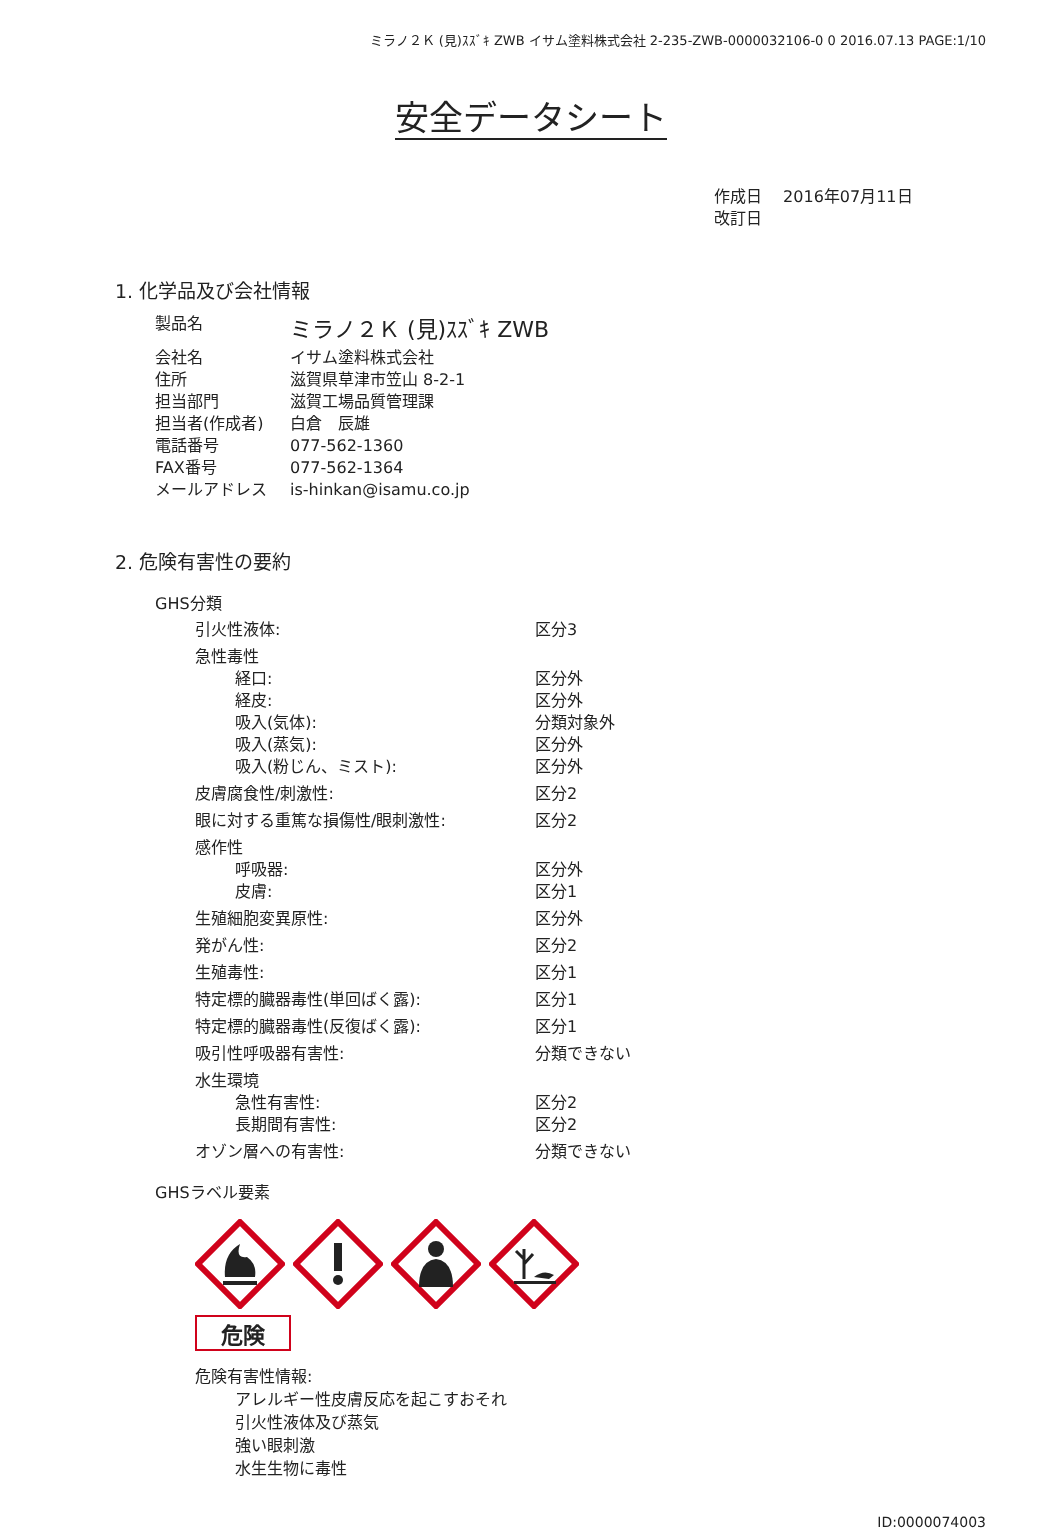ミラノ２Ｋ (見)ｽｽﾞｷ ZWB イサム塗料株式会社 2-235-ZWB-0000032106-0 0 2016.07.13 PAGE:1/10
安全データシート
作成日　 2016年07月11日
改訂日
1. 化学品及び会社情報
| 製品名 | ミラノ２Ｋ (見)ｽｽﾞｷ ZWB |
| 会社名 | イサム塗料株式会社 |
| 住所 | 滋賀県草津市笠山 8-2-1 |
| 担当部門 | 滋賀工場品質管理課 |
| 担当者(作成者) | 白倉 辰雄 |
| 電話番号 | 077-562-1360 |
| FAX番号 | 077-562-1364 |
| メールアドレス | is-hinkan@isamu.co.jp |
2. 危険有害性の要約
GHS分類
| 引火性液体: | 区分3 |
| 急性毒性 | |
| 経口: | 区分外 |
| 経皮: | 区分外 |
| 吸入(気体): | 分類対象外 |
| 吸入(蒸気): | 区分外 |
| 吸入(粉じん、ミスト): | 区分外 |
| 皮膚腐食性/刺激性: | 区分2 |
| 眼に対する重篤な損傷性/眼刺激性: | 区分2 |
| 感作性 | |
| 呼吸器: | 区分外 |
| 皮膚: | 区分1 |
| 生殖細胞変異原性: | 区分外 |
| 発がん性: | 区分2 |
| 生殖毒性: | 区分1 |
| 特定標的臓器毒性(単回ばく露): | 区分1 |
| 特定標的臓器毒性(反復ばく露): | 区分1 |
| 吸引性呼吸器有害性: | 分類できない |
| 水生環境 | |
| 急性有害性: | 区分2 |
| 長期間有害性: | 区分2 |
| オゾン層への有害性: | 分類できない |
GHSラベル要素
危険
危険有害性情報:
アレルギー性皮膚反応を起こすおそれ
引火性液体及び蒸気
強い眼刺激
水生生物に毒性
ID:0000074003